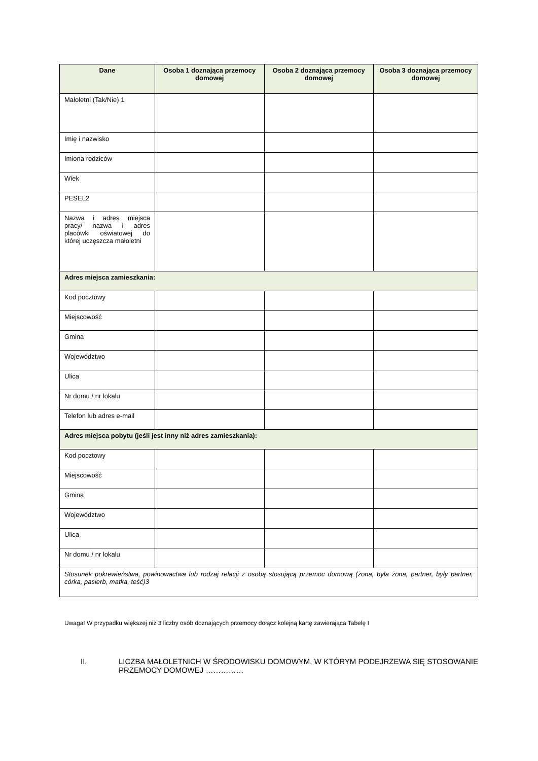| Dane | Osoba 1 doznająca przemocy domowej | Osoba 2 doznająca przemocy domowej | Osoba 3 doznająca przemocy domowej |
| --- | --- | --- | --- |
| Małoletni (Tak/Nie) 1 | | | |
| Imię i nazwisko | | | |
| Imiona rodziców | | | |
| Wiek | | | |
| PESEL2 | | | |
| Nazwa i adres miejsca pracy/ nazwa i adres placówki oświatowej do której uczęszcza małoletni | | | |
| Adres miejsca zamieszkania: | | | |
| Kod pocztowy | | | |
| Miejscowość | | | |
| Gmina | | | |
| Województwo | | | |
| Ulica | | | |
| Nr domu / nr lokalu | | | |
| Telefon lub adres e-mail | | | |
| Adres miejsca pobytu (jeśli jest inny niż adres zamieszkania): | | | |
| Kod pocztowy | | | |
| Miejscowość | | | |
| Gmina | | | |
| Województwo | | | |
| Ulica | | | |
| Nr domu / nr lokalu | | | |
| Stosunek pokrewieństwa, powinowactwa lub rodzaj relacji z osobą stosującą przemoc domową (żona, była żona, partner, były partner, córka, pasierb, matka, teść)3 | | | |
Uwaga! W przypadku większej niż 3 liczby osób doznających przemocy dołącz kolejną kartę zawierająca Tabelę I
II. LICZBA MAŁOLETNICH W ŚRODOWISKU DOMOWYM, W KTÓRYM PODEJRZEWA SIĘ STOSOWANIE PRZEMOCY DOMOWEJ ……………